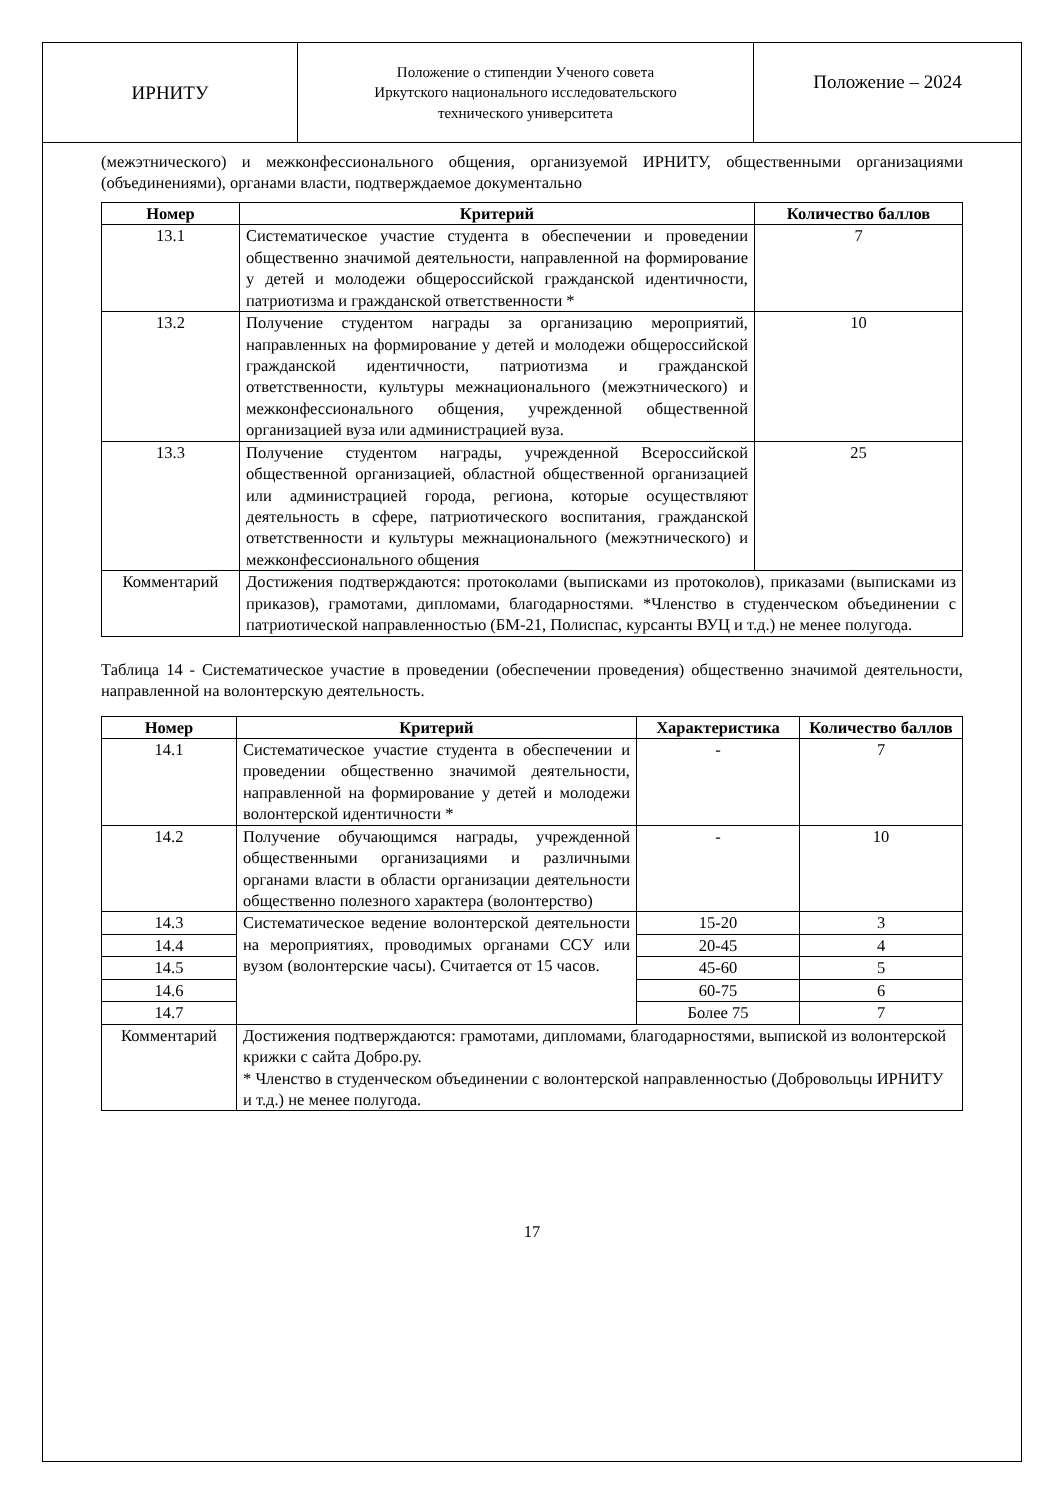ИРНИТУ
Положение о стипендии Ученого совета
Иркутского национального исследовательского
технического университета
Положение – 2024
(межэтнического) и межконфессионального общения, организуемой ИРНИТУ, общественными организациями (объединениями), органами власти, подтверждаемое документально
| Номер | Критерий | Количество баллов |
| --- | --- | --- |
| 13.1 | Систематическое участие студента в обеспечении и проведении общественно значимой деятельности, направленной на формирование у детей и молодежи общероссийской гражданской идентичности, патриотизма и гражданской ответственности * | 7 |
| 13.2 | Получение студентом награды за организацию мероприятий, направленных на формирование у детей и молодежи общероссийской гражданской идентичности, патриотизма и гражданской ответственности, культуры межнационального (межэтнического) и межконфессионального общения, учрежденной общественной организацией вуза или администрацией вуза. | 10 |
| 13.3 | Получение студентом награды, учрежденной Всероссийской общественной организацией, областной общественной организацией или администрацией города, региона, которые осуществляют деятельность в сфере, патриотического воспитания, гражданской ответственности и культуры межнационального (межэтнического) и межконфессионального общения | 25 |
| Комментарий | Достижения подтверждаются: протоколами (выписками из протоколов), приказами (выписками из приказов), грамотами, дипломами, благодарностями. *Членство в студенческом объединении с патриотической направленностью (БМ-21, Полиспас, курсанты ВУЦ и т.д.) не менее полугода. | |
Таблица 14 - Систематическое участие в проведении (обеспечении проведения) общественно значимой деятельности, направленной на волонтерскую деятельность.
| Номер | Критерий | Характеристика | Количество баллов |
| --- | --- | --- | --- |
| 14.1 | Систематическое участие студента в обеспечении и проведении общественно значимой деятельности, направленной на формирование у детей и молодежи волонтерской идентичности * | - | 7 |
| 14.2 | Получение обучающимся награды, учрежденной общественными организациями и различными органами власти в области организации деятельности общественно полезного характера (волонтерство) | - | 10 |
| 14.3 | Систематическое ведение волонтерской деятельности на мероприятиях, проводимых органами ССУ или вузом (волонтерские часы). Считается от 15 часов. | 15-20 | 3 |
| 14.4 | | 20-45 | 4 |
| 14.5 | | 45-60 | 5 |
| 14.6 | | 60-75 | 6 |
| 14.7 | | Более 75 | 7 |
| Комментарий | Достижения подтверждаются: грамотами, дипломами, благодарностями, выпиской из волонтерской крижки с сайта Добро.ру. * Членство в студенческом объединении с волонтерской направленностью (Добровольцы ИРНИТУ и т.д.) не менее полугода. | | |
17